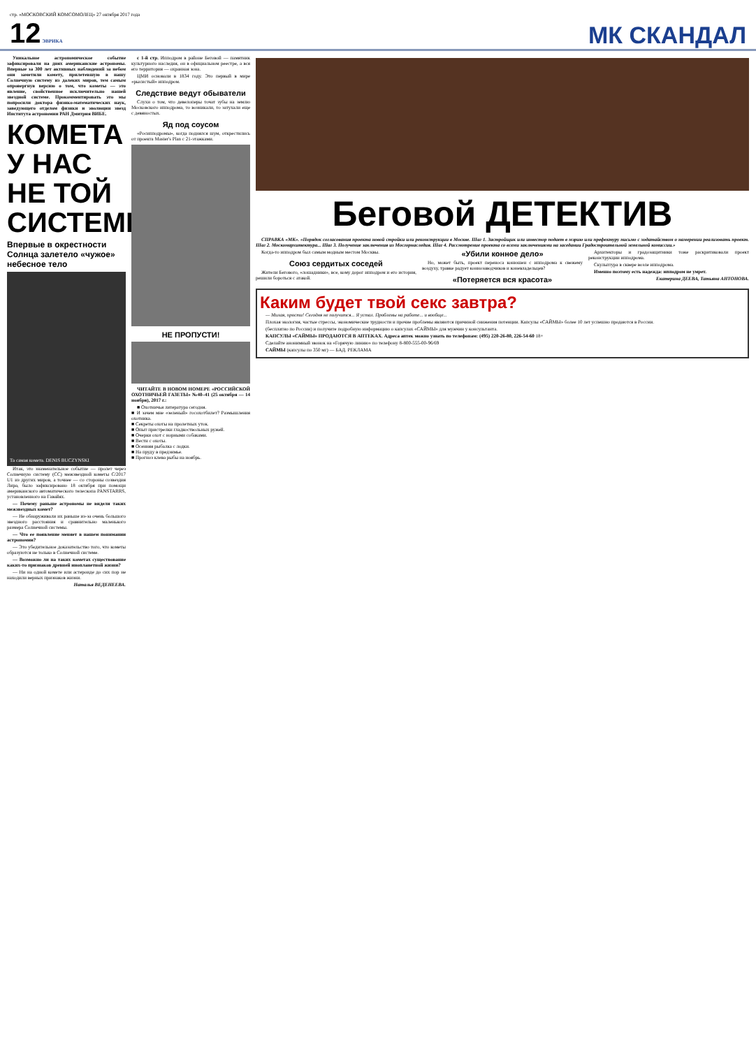стр. «МОСКОВСКИЙ КОМСОМОЛЕЦ» 27 октября 2017 года
12 ЭВРИКА
МК СКАНДАЛ
Уникальное астрономическое событие зафиксировали на днях американские астрономы. Впервые за 300 лет активных наблюдений за небом они заметили комету, прилетевшую в нашу Солнечную систему из далеких миров, тем самым опровергнув версию о том, что кометы — это явление, свойственное исключительно нашей звездной системе. Прокомментировать это мы попросили доктора физико-математических наук, заведующего отделом физики и эволюции звезд Института астрономии РАН Дмитрия ВИБЕ.
КОМЕТА У НАС НЕ ТОЙ СИСТЕМЫ
Впервые в окрестности Солнца залетело «чужое» небесное тело
Та самая комета. DENIS BUCZYNSKI
Итак, это знаменательное событие — пролет через Солнечную систему (СС) межзвездной кометы C/2017 U1 из других миров, а точнее — со стороны созвездия Лира, было зафиксировано 18 октября при помощи американского автоматического телескопа PANSTARRS, установленного на Гавайях.
— Почему раньше астрономы не видели таких межзвездных комет?
— Не обнаруживали их раньше из-за очень большого звездного расстояния и сравнительно маленького размера Солнечной системы.
— Что ее появление меняет в нашем понимании астрономии?
— Это убедительное доказательство того, что кометы образуются не только в Солнечной системе.
— Возможно ли на таких кометах существование каких-то признаков древней инопланетной жизни?
— Ни на одной комете или астероиде до сих пор не находили верных признаков жизни.
Наталья ВЕДЕНЕЕВА.
с 1-й стр. Ипподром в районе Беговой — памятник культурного наследия, он в официальном реестре, а вся его территория — охранная зона.
ЦМИ основали в 1834 году. Это первый в мире «рысистый» ипподром.
Следствие ведут обыватели
Слухи о том, что девелоперы точат зубы на землю Московского ипподрома, то возникали, то затухали еще с девяностых.
Яд под соусом
«Росипподромы», когда поднялся шум, открестились от проекта Master's Plan с 21-этажками.
НЕ ПРОПУСТИ!
ЧИТАЙТЕ В НОВОМ НОМЕРЕ «РОССИЙСКОЙ ОХОТНИЧЬЕЙ ГАЗЕТЫ» №40–41 (25 октября — 14 ноября), 2017 г.:
■ Охотничья литература сегодня.
■ И зачем мне «зеленый» госохотбилет? Размышления охотника.
■ Секреты охоты на пролетных уток.
■ Опыт пристрелки гладкоствольных ружей.
■ Очерки охот с норными собаками.
■ Вести с охоты.
■ Осенняя рыбалка с лодки.
■ На пруду в предзимье.
■ Прогноз клева рыбы на ноябрь.
Беговой ДЕТЕКТИВ
СПРАВКА «МК». «Порядок согласования проекта новой стройки или реконструкции в Москве. Шаг 1. Застройщик или инвестор подает в мэрию или префектуру письмо с ходатайством о намерении реализовать проект. Шаг 2. Москомархитектура... Шаг 3. Получение заключения из Мосгорнаследия. Шаг 4. Рассмотрение проекта со всеми заключениями на заседании Градостроительной земельной комиссии.»
Когда-то ипподром был самым модным местом Москвы.
Союз сердитых соседей
Жители Бегового, «лошадники», все, кому дорог ипподром и его история, решили бороться с атакой.
«Убили конное дело»
Но, может быть, проект переноса конюшен с ипподрома к свежему воздуху, травке радует коннозаводчиков и коневладельцев?
«Потеряется вся красота»
Архитекторы и градозащитники тоже раскритиковали проект реконструкции ипподрома.
Скульптура в сквере возле ипподрома.
Именно поэтому есть надежда: ипподром не умрет.
Екатерина ДЕЕВА, Татьяна АНТОНОВА.
Каким будет твой секс завтра?
— Милая, прости! Сегодня не получится... Я устал. Проблемы на работе... и вообще...
Плохая экология, частые стрессы, экономические трудности и прочие проблемы являются причиной снижения потенции. Капсулы «САЙМЫ» более 10 лет успешно продаются в России.
(бесплатно по России) и получите подробную информацию о капсулах «САЙМЫ» для мужчин у консультанта.
КАПСУЛЫ «САЙМЫ» ПРОДАЮТСЯ В АПТЕКАХ. Адреса аптек можно узнать по телефонам: (495) 220-26-80, 226-54-60 18+
Сделайте анонимный звонок на «Горячую линию» по телефону 8-800-555-00-96/69
САЙМЫ (капсулы по 350 мг) — БАД. РЕКЛАМА